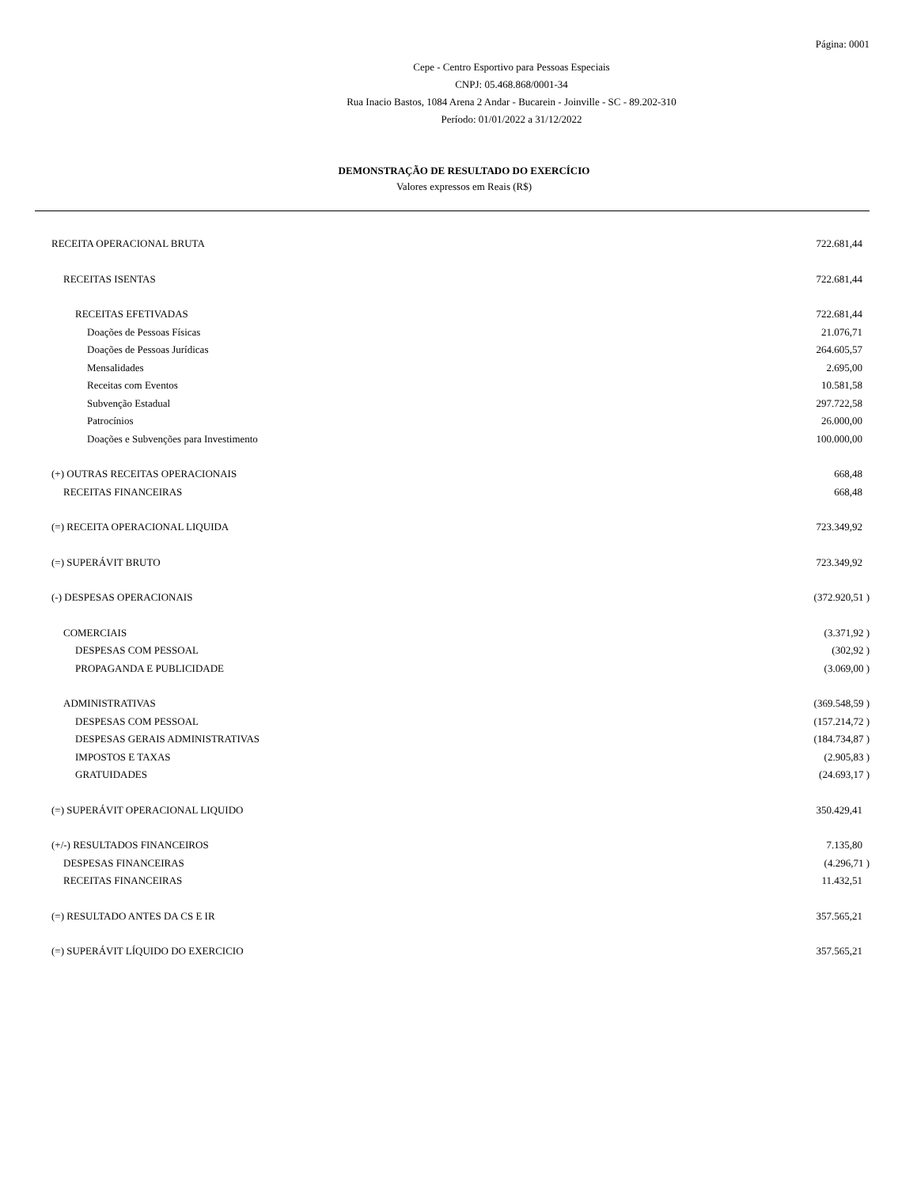Página: 0001
Cepe - Centro Esportivo para Pessoas Especiais
CNPJ: 05.468.868/0001-34
Rua Inacio Bastos, 1084 Arena 2 Andar - Bucarein - Joinville - SC - 89.202-310
Período: 01/01/2022 a 31/12/2022
DEMONSTRAÇÃO DE RESULTADO DO EXERCÍCIO
Valores expressos em Reais (R$)
| RECEITA OPERACIONAL BRUTA | 722.681,44 |
| RECEITAS ISENTAS | 722.681,44 |
| RECEITAS EFETIVADAS | 722.681,44 |
| Doações de Pessoas Físicas | 21.076,71 |
| Doações de Pessoas Jurídicas | 264.605,57 |
| Mensalidades | 2.695,00 |
| Receitas com Eventos | 10.581,58 |
| Subvenção Estadual | 297.722,58 |
| Patrocínios | 26.000,00 |
| Doações e Subvenções para Investimento | 100.000,00 |
| (+) OUTRAS RECEITAS OPERACIONAIS | 668,48 |
| RECEITAS FINANCEIRAS | 668,48 |
| (=) RECEITA OPERACIONAL LIQUIDA | 723.349,92 |
| (=) SUPERÁVIT BRUTO | 723.349,92 |
| (-) DESPESAS OPERACIONAIS | (372.920,51 ) |
| COMERCIAIS | (3.371,92 ) |
| DESPESAS COM PESSOAL | (302,92 ) |
| PROPAGANDA E PUBLICIDADE | (3.069,00 ) |
| ADMINISTRATIVAS | (369.548,59 ) |
| DESPESAS COM PESSOAL | (157.214,72 ) |
| DESPESAS GERAIS ADMINISTRATIVAS | (184.734,87 ) |
| IMPOSTOS E TAXAS | (2.905,83 ) |
| GRATUIDADES | (24.693,17 ) |
| (=) SUPERÁVIT OPERACIONAL LIQUIDO | 350.429,41 |
| (+/-) RESULTADOS FINANCEIROS | 7.135,80 |
| DESPESAS FINANCEIRAS | (4.296,71 ) |
| RECEITAS FINANCEIRAS | 11.432,51 |
| (=) RESULTADO ANTES DA CS E IR | 357.565,21 |
| (=) SUPERÁVIT LÍQUIDO DO EXERCICIO | 357.565,21 |